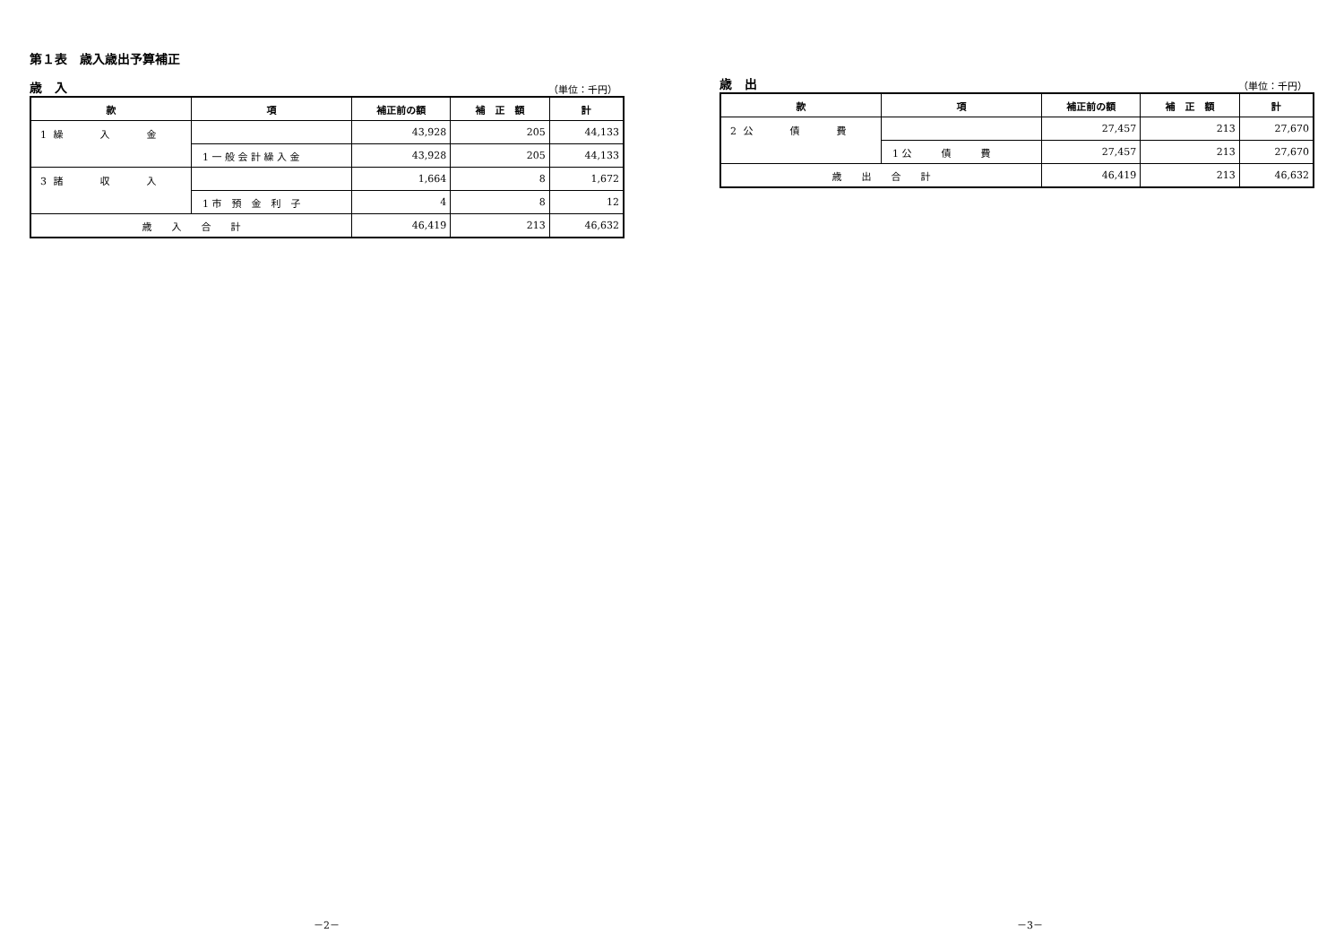第１表　歳入歳出予算補正
歳　入 （単位：千円）
| 款 | 項 | 補正前の額 | 補 正 額 | 計 |
| --- | --- | --- | --- | --- |
| 1 繰 入 金 | | 43,928 | 205 | 44,133 |
| | 1 一 般 会 計 繰 入 金 | 43,928 | 205 | 44,133 |
| 3 諸 収 入 | | 1,664 | 8 | 1,672 |
| | 1 市 預 金 利 子 | 4 | 8 | 12 |
| 歳 入 合 計 | | 46,419 | 213 | 46,632 |
歳　出 （単位：千円）
| 款 | 項 | 補正前の額 | 補 正 額 | 計 |
| --- | --- | --- | --- | --- |
| 2 公 債 費 | | 27,457 | 213 | 27,670 |
| | 1 公 債 費 | 27,457 | 213 | 27,670 |
| 歳 出 合 計 | | 46,419 | 213 | 46,632 |
－2－ －3－